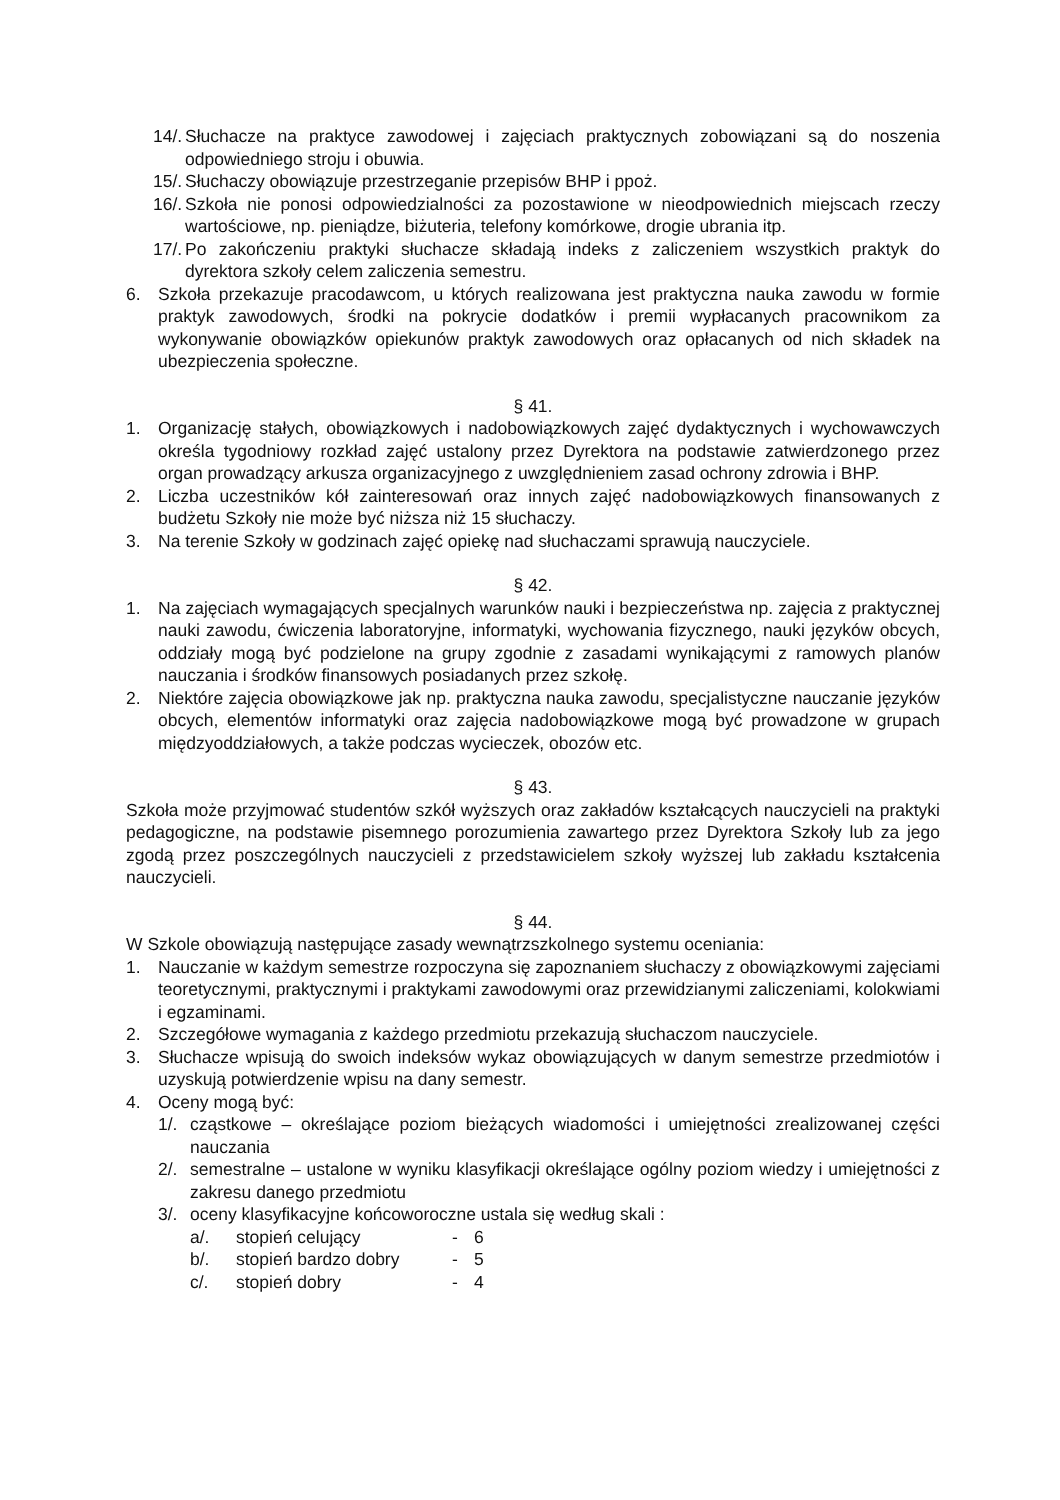14/. Słuchacze na praktyce zawodowej i zajęciach praktycznych zobowiązani są do noszenia odpowiedniego stroju i obuwia.
15/. Słuchaczy obowiązuje przestrzeganie przepisów BHP i ppoż.
16/. Szkoła nie ponosi odpowiedzialności za pozostawione w nieodpowiednich miejscach rzeczy wartościowe, np. pieniądze, biżuteria, telefony komórkowe, drogie ubrania itp.
17/. Po zakończeniu praktyki słuchacze składają indeks z zaliczeniem wszystkich praktyk do dyrektora szkoły celem zaliczenia semestru.
6. Szkoła przekazuje pracodawcom, u których realizowana jest praktyczna nauka zawodu w formie praktyk zawodowych, środki na pokrycie dodatków i premii wypłacanych pracownikom za wykonywanie obowiązków opiekunów praktyk zawodowych oraz opłacanych od nich składek na ubezpieczenia społeczne.
§ 41.
1. Organizację stałych, obowiązkowych i nadobowiązkowych zajęć dydaktycznych i wychowawczych określa tygodniowy rozkład zajęć ustalony przez Dyrektora na podstawie zatwierdzonego przez organ prowadzący arkusza organizacyjnego z uwzględnieniem zasad ochrony zdrowia i BHP.
2. Liczba uczestników kół zainteresowań oraz innych zajęć nadobowiązkowych finansowanych z budżetu Szkoły nie może być niższa niż 15 słuchaczy.
3. Na terenie Szkoły w godzinach zajęć opiekę nad słuchaczami sprawują nauczyciele.
§ 42.
1. Na zajęciach wymagających specjalnych warunków nauki i bezpieczeństwa np. zajęcia z praktycznej nauki zawodu, ćwiczenia laboratoryjne, informatyki, wychowania fizycznego, nauki języków obcych, oddziały mogą być podzielone na grupy zgodnie z zasadami wynikającymi z ramowych planów nauczania i środków finansowych posiadanych przez szkołę.
2. Niektóre zajęcia obowiązkowe jak np. praktyczna nauka zawodu, specjalistyczne nauczanie języków obcych, elementów informatyki oraz zajęcia nadobowiązkowe mogą być prowadzone w grupach międzyoddziałowych, a także podczas wycieczek, obozów etc.
§ 43.
Szkoła może przyjmować studentów szkół wyższych oraz zakładów kształcących nauczycieli na praktyki pedagogiczne, na podstawie pisemnego porozumienia zawartego przez Dyrektora Szkoły lub za jego zgodą przez poszczególnych nauczycieli z przedstawicielem szkoły wyższej lub zakładu kształcenia nauczycieli.
§ 44.
W Szkole obowiązują następujące zasady wewnątrzszkolnego systemu oceniania:
1. Nauczanie w każdym semestrze rozpoczyna się zapoznaniem słuchaczy z obowiązkowymi zajęciami teoretycznymi, praktycznymi i praktykami zawodowymi oraz przewidzianymi zaliczeniami, kolokwiami i egzaminami.
2. Szczegółowe wymagania z każdego przedmiotu przekazują słuchaczom nauczyciele.
3. Słuchacze wpisują do swoich indeksów wykaz obowiązujących w danym semestrze przedmiotów i uzyskują potwierdzenie wpisu na dany semestr.
4. Oceny mogą być:
1/. cząstkowe – określające poziom bieżących wiadomości i umiejętności zrealizowanej części nauczania
2/. semestralne – ustalone w wyniku klasyfikacji określające ogólny poziom wiedzy i umiejętności z zakresu danego przedmiotu
3/. oceny klasyfikacyjne końcoworoczne ustala się według skali :
a/. stopień celujący - 6
b/. stopień bardzo dobry - 5
c/. stopień dobry - 4